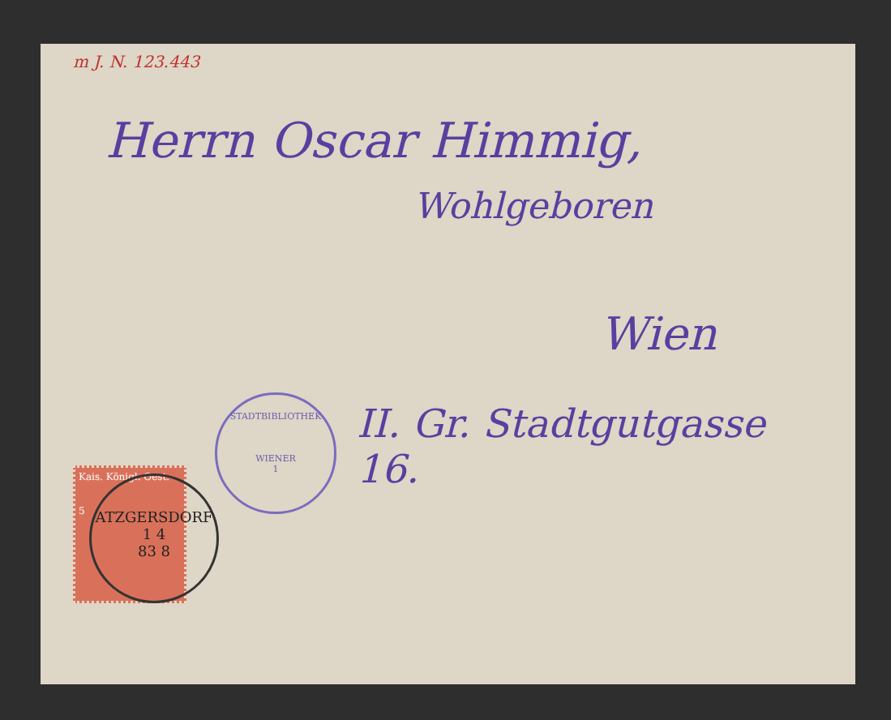m J. N. 123.443
Herrn Oscar Himmig,
Wohlgeboren
Wien
II. Gr. Stadtgutgasse 16.
Kais. Königl. Oest.
5
ATZGERSDORF
1 4
83 8
STADTBIBLIOTHEK
WIENER
1